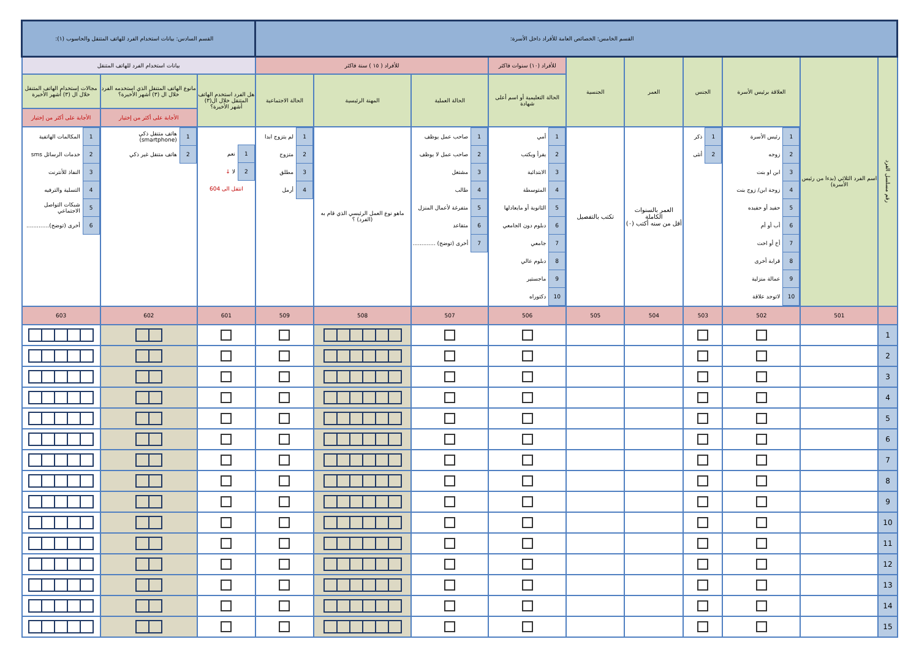| القسم الخامس: الخصائص العامة للأفراد داخل الأسرة: | | | | | | | | | | القسم السادس: بيانات استخدام الفرد للهاتف المتنقل والحاسوب (١): | | |
| رقم مسلسل الفرد | اسم الفرد الثلاثي (بدءا من رئيس الأسرة) | العلاقة برئيس الأسرة | الجنس | العمر | الجنسية | للأفراد (١٠) سنوات فاكثر | للأفراد ( ١٥ ) سنة فاكثر | | | بيانات استخدام الفرد للهاتف المتنقل | | |
| | | | | | | الحالة التعليمية أو اسم أعلى شهادة | الحالة العملية | المهنة الرئيسية | الحالة الاجتماعية | هل الفرد استخدم الهاتف المتنقل خلال ال(٣) أشهر الأخيرة؟ | مانوع الهاتف المتنقل الذي استخدمه الفرد خلال ال (٣) أشهر الأخيرة؟ | مجالات إستخدام الهاتف المتنقل خلال ال (٣) أشهر الأخيرة |
| | | | | | | | | | | | الأجابة على أكثر من إختيار | الأجابة على أكثر من إختيار |
| | | / 1 / رئيس الأسرة / / 2 / زوجه / / 3 / ابن او بنت / / 4 / زوجة ابن/ زوج بنت / / 5 / حفيد أو حفيده / / 6 / أب أو أم / / 7 / أخ أو اخت / / 8 / قرابة أخرى / / 9 / عمالة منزلية / / 10 / لاتوجد علاقة / | / 1 / ذكر / / 2 / أنثى / | العمر بالسنوات الكاملة أقل من سنه أكتب (٠) | تكتب بالتفصيل | / 1 / أمي / / 2 / يقرأ ويكتب / / 3 / الابتدائية / / 4 / المتوسطة / / 5 / الثانوية أو مايعادلها / / 6 / دبلوم دون الجامعي / / 7 / جامعي / / 8 / دبلوم عالي / / 9 / ماجستير / / 10 / دكتوراه / | / 1 / صاحب عمل يوظف / / 2 / صاحب عمل لا يوظف / / 3 / مشتغل / / 4 / طالب / / 5 / متفرغة لأعمال المنزل / / 6 / متقاعد / / 7 / أخرى (توضح) ............. / | ماهو نوع العمل الرئيسي الذي قام به (الفرد) ؟ | / 1 / لم يتزوج ابدا / / 2 / متزوج / / 3 / مطلق / / 4 / أرمل / | / 1 / نعم / / 2 / لا ↓ / انتقل الى 604 | / 1 / هاتف متنقل ذكي (smartphone) / / 2 / هاتف متنقل غير ذكي / | / 1 / المكالمات الهاتفية / / 2 / خدمات الرسائل sms / / 3 / النفاذ للأنترنت / / 4 / التسلية والترفيه / / 5 / شبكات التواصل الاجتماعي / / 6 / أخرى (توضح)............. / |
| | 501 | 502 | 503 | 504 | 505 | 506 | 507 | 508 | 509 | 601 | 602 | 603 |
| 1 | | | | | | | | | | | | |
| 2 | | | | | | | | | | | | |
| 3 | | | | | | | | | | | | |
| 4 | | | | | | | | | | | | |
| 5 | | | | | | | | | | | | |
| 6 | | | | | | | | | | | | |
| 7 | | | | | | | | | | | | |
| 8 | | | | | | | | | | | | |
| 9 | | | | | | | | | | | | |
| 10 | | | | | | | | | | | | |
| 11 | | | | | | | | | | | | |
| 12 | | | | | | | | | | | | |
| 13 | | | | | | | | | | | | |
| 14 | | | | | | | | | | | | |
| 15 | | | | | | | | | | | | |